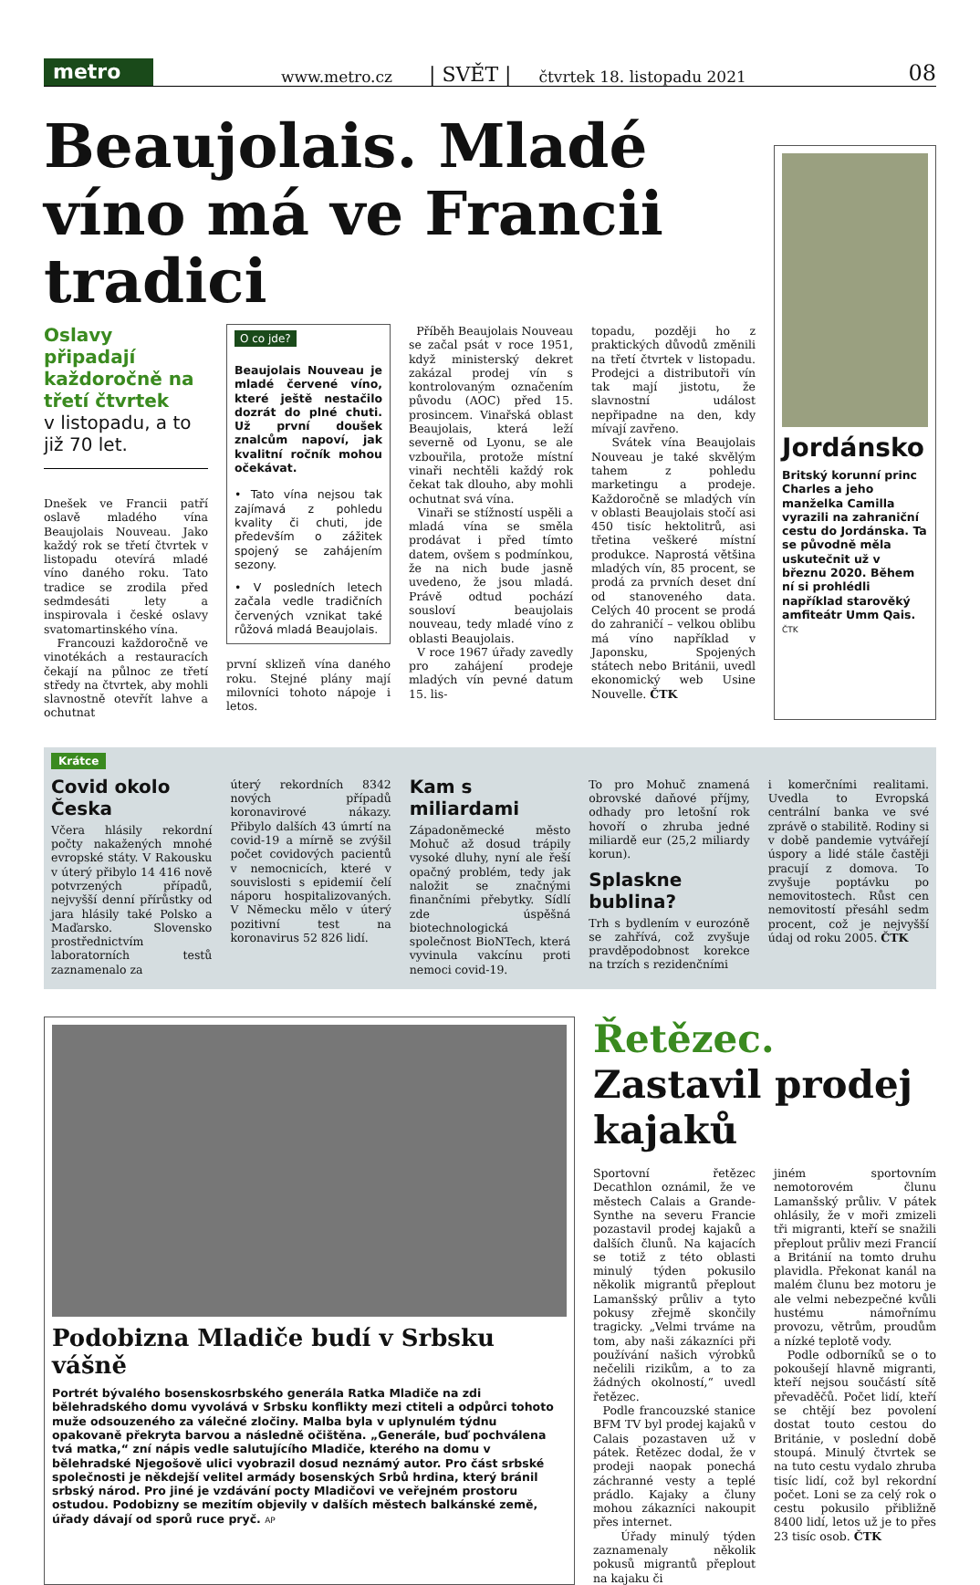metro
www.metro.cz | SVĚT | čtvrtek 18. listopadu 2021 08
Beaujolais. Mladé víno má ve Francii tradici
Oslavy připadají každoročně na třetí čtvrtek
v listopadu, a to již 70 let.
Dnešek ve Francii patří oslavě mladého vína Beaujolais Nouveau. Jako každý rok se třetí čtvrtek v listopadu otevírá mladé víno daného roku. Tato tradice se zrodila před sedmdesáti lety a inspirovala i české oslavy svatomartinského vína.
Francouzi každoročně ve vinotékách a restauracích čekají na půlnoc ze třetí středy na čtvrtek, aby mohli slavnostně otevřít lahve a ochutnat
O co jde?
Beaujolais Nouveau je mladé červené víno, které ještě nestačilo dozrát do plné chuti. Už první doušek znalcům napoví, jak kvalitní ročník mohou očekávat.
• Tato vína nejsou tak zajímavá z pohledu kvality či chuti, jde především o zážitek spojený se zahájením sezony.
• V posledních letech začala vedle tradičních červených vznikat také růžová mladá Beaujolais.
první sklizeň vína daného roku. Stejné plány mají milovníci tohoto nápoje i letos.
Příběh Beaujolais Nouveau se začal psát v roce 1951, když ministerský dekret zakázal prodej vín s kontrolovaným označením původu (AOC) před 15. prosincem. Vinařská oblast Beaujolais, která leží severně od Lyonu, se ale vzbouřila, protože místní vinaři nechtěli každý rok čekat tak dlouho, aby mohli ochutnat svá vína.
Vinaři se stížností uspěli a mladá vína se směla prodávat i před tímto datem, ovšem s podmínkou, že na nich bude jasně uvedeno, že jsou mladá. Právě odtud pochází sousloví beaujolais nouveau, tedy mladé víno z oblasti Beaujolais.
V roce 1967 úřady zavedly pro zahájení prodeje mladých vín pevné datum 15. lis-
topadu, později ho z praktických důvodů změnili na třetí čtvrtek v listopadu. Prodejci a distributoři vín tak mají jistotu, že slavnostní událost nepřipadne na den, kdy mívají zavřeno.
Svátek vína Beaujolais Nouveau je také skvělým tahem z pohledu marketingu a prodeje. Každoročně se mladých vín v oblasti Beaujolais stočí asi 450 tisíc hektolitrů, asi třetina veškeré místní produkce. Naprostá většina mladých vín, 85 procent, se prodá za prvních deset dní od stanoveného data. Celých 40 procent se prodá do zahraničí – velkou oblibu má víno například v Japonsku, Spojených státech nebo Británii, uvedl ekonomický web Usine Nouvelle. ČTK
Jordánsko
Britský korunní princ Charles a jeho manželka Camilla vyrazili na zahraniční cestu do Jordánska. Ta se původně měla uskutečnit už v březnu 2020. Během ní si prohlédli například starověký amfiteátr Umm Qais. ČTK
Krátce
Covid okolo Česka
Včera hlásily rekordní počty nakažených mnohé evropské státy. V Rakousku v úterý přibylo 14 416 nově potvrzených případů, nejvyšší denní přírůstky od jara hlásily také Polsko a Maďarsko. Slovensko prostřednictvím laboratorních testů zaznamenalo za
úterý rekordních 8342 nových případů koronavirové nákazy. Přibylo dalších 43 úmrtí na covid-19 a mírně se zvýšil počet covidových pacientů v nemocnicích, které v souvislosti s epidemií čelí náporu hospitalizovaných. V Německu mělo v úterý pozitivní test na koronavirus 52 826 lidí.
Kam s miliardami
Západoněmecké město Mohuč až dosud trápily vysoké dluhy, nyní ale řeší opačný problém, tedy jak naložit se značnými finančními přebytky. Sídlí zde úspěšná biotechnologická společnost BioNTech, která vyvinula vakcínu proti nemoci covid-19.
To pro Mohuč znamená obrovské daňové příjmy, odhady pro letošní rok hovoří o zhruba jedné miliardě eur (25,2 miliardy korun).
Splaskne bublina?
Trh s bydlením v eurozóně se zahřívá, což zvyšuje pravděpodobnost korekce na trzích s rezidenčními
i komerčními realitami. Uvedla to Evropská centrální banka ve své zprávě o stabilitě. Rodiny si v době pandemie vytvářejí úspory a lidé stále častěji pracují z domova. To zvyšuje poptávku po nemovitostech. Růst cen nemovitostí přesáhl sedm procent, což je nejvyšší údaj od roku 2005. ČTK
Podobizna Mladiče budí v Srbsku vášně
Portrét bývalého bosenskosrbského generála Ratka Mladiče na zdi bělehradského domu vyvolává v Srbsku konflikty mezi ctiteli a odpůrci tohoto muže odsouzeného za válečné zločiny. Malba byla v uplynulém týdnu opakovaně překryta barvou a následně očištěna. „Generále, buď pochválena tvá matka,“ zní nápis vedle salutujícího Mladiče, kterého na domu v bělehradské Njegošově ulici vyobrazil dosud neznámý autor. Pro část srbské společnosti je někdejší velitel armády bosenských Srbů hrdina, který bránil srbský národ. Pro jiné je vzdávání pocty Mladičovi ve veřejném prostoru ostudou. Podobizny se mezitím objevily v dalších městech balkánské země, úřady dávají od sporů ruce pryč. AP
Řetězec. Zastavil prodej kajaků
Sportovní řetězec Decathlon oznámil, že ve městech Calais a Grande-Synthe na severu Francie pozastavil prodej kajaků a dalších člunů. Na kajacích se totiž z této oblasti minulý týden pokusilo několik migrantů přeplout Lamanšský průliv a tyto pokusy zřejmě skončily tragicky. „Velmi trváme na tom, aby naši zákazníci při používání našich výrobků nečelili rizikům, a to za žádných okolností,“ uvedl řetězec.
Podle francouzské stanice BFM TV byl prodej kajaků v Calais pozastaven už v pátek. Řetězec dodal, že v prodeji naopak ponechá záchranné vesty a teplé prádlo. Kajaky a čluny mohou zákazníci nakoupit přes internet.
Úřady minulý týden zaznamenaly několik pokusů migrantů přeplout na kajaku či
jiném sportovním nemotorovém člunu Lamanšský průliv. V pátek ohlásily, že v moři zmizeli tři migranti, kteří se snažili přeplout průliv mezi Francií a Británií na tomto druhu plavidla. Překonat kanál na malém člunu bez motoru je ale velmi nebezpečné kvůli hustému námořnímu provozu, větrům, proudům a nízké teplotě vody.
Podle odborníků se o to pokoušejí hlavně migranti, kteří nejsou součástí sítě převaděčů. Počet lidí, kteří se chtějí bez povolení dostat touto cestou do Británie, v poslední době stoupá. Minulý čtvrtek se na tuto cestu vydalo zhruba tisíc lidí, což byl rekordní počet. Loni se za celý rok o cestu pokusilo přibližně 8400 lidí, letos už je to přes 23 tisíc osob. ČTK